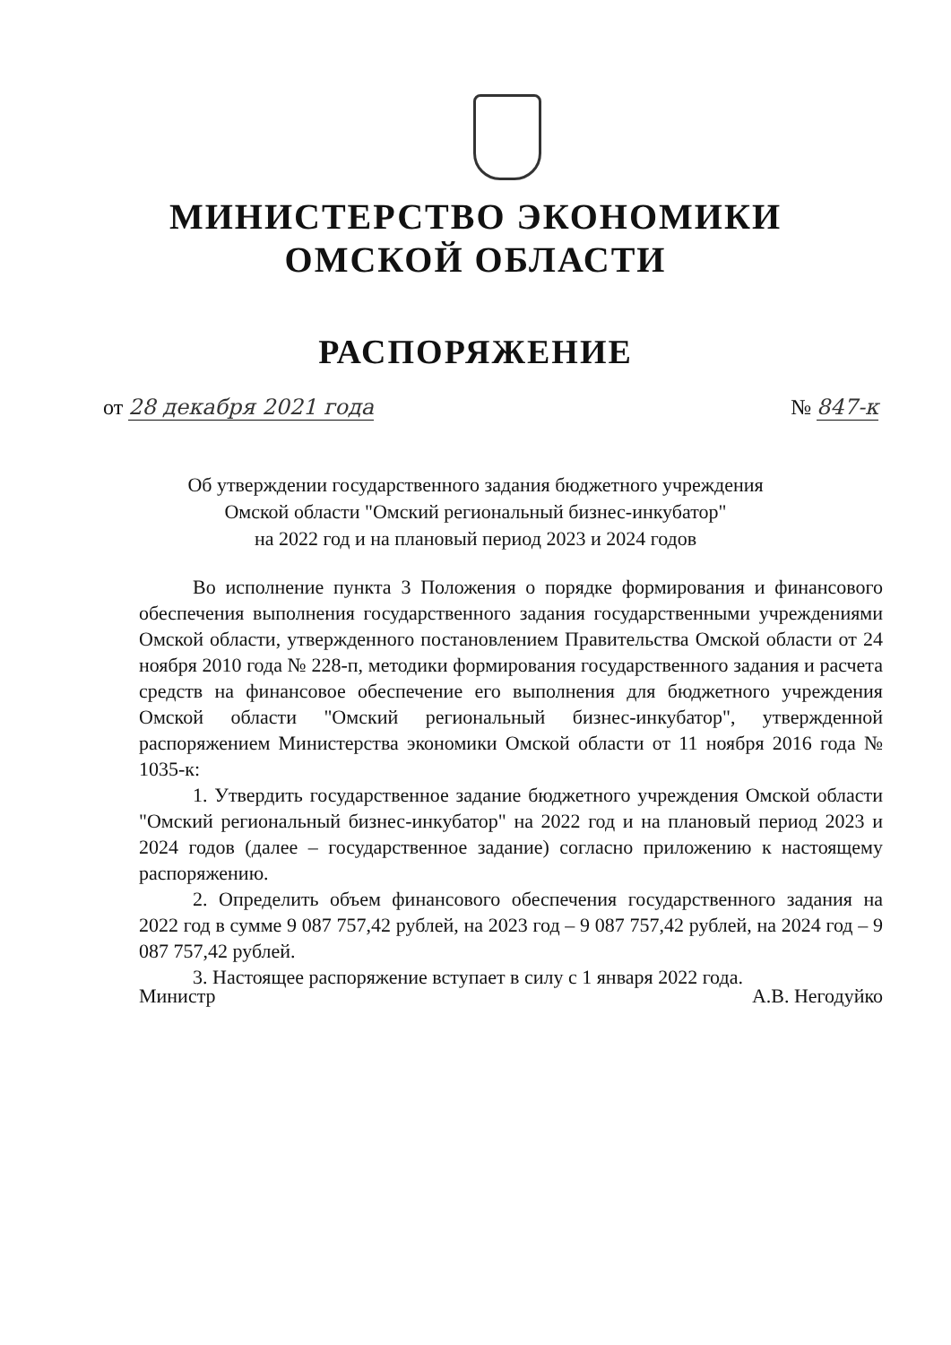МИНИСТЕРСТВО ЭКОНОМИКИ
ОМСКОЙ ОБЛАСТИ
РАСПОРЯЖЕНИЕ
от 28 декабря 2021 года № 847-к
Об утверждении государственного задания бюджетного учреждения
Омской области "Омский региональный бизнес-инкубатор"
на 2022 год и на плановый период 2023 и 2024 годов
Во исполнение пункта 3 Положения о порядке формирования и финансового обеспечения выполнения государственного задания государственными учреждениями Омской области, утвержденного постановлением Правительства Омской области от 24 ноября 2010 года № 228-п, методики формирования государственного задания и расчета средств на финансовое обеспечение его выполнения для бюджетного учреждения Омской области "Омский региональный бизнес-инкубатор", утвержденной распоряжением Министерства экономики Омской области от 11 ноября 2016 года № 1035-к:
1. Утвердить государственное задание бюджетного учреждения Омской области "Омский региональный бизнес-инкубатор" на 2022 год и на плановый период 2023 и 2024 годов (далее – государственное задание) согласно приложению к настоящему распоряжению.
2. Определить объем финансового обеспечения государственного задания на 2022 год в сумме 9 087 757,42 рублей, на 2023 год – 9 087 757,42 рублей, на 2024 год – 9 087 757,42 рублей.
3. Настоящее распоряжение вступает в силу с 1 января 2022 года.
Министр А.В. Негодуйко